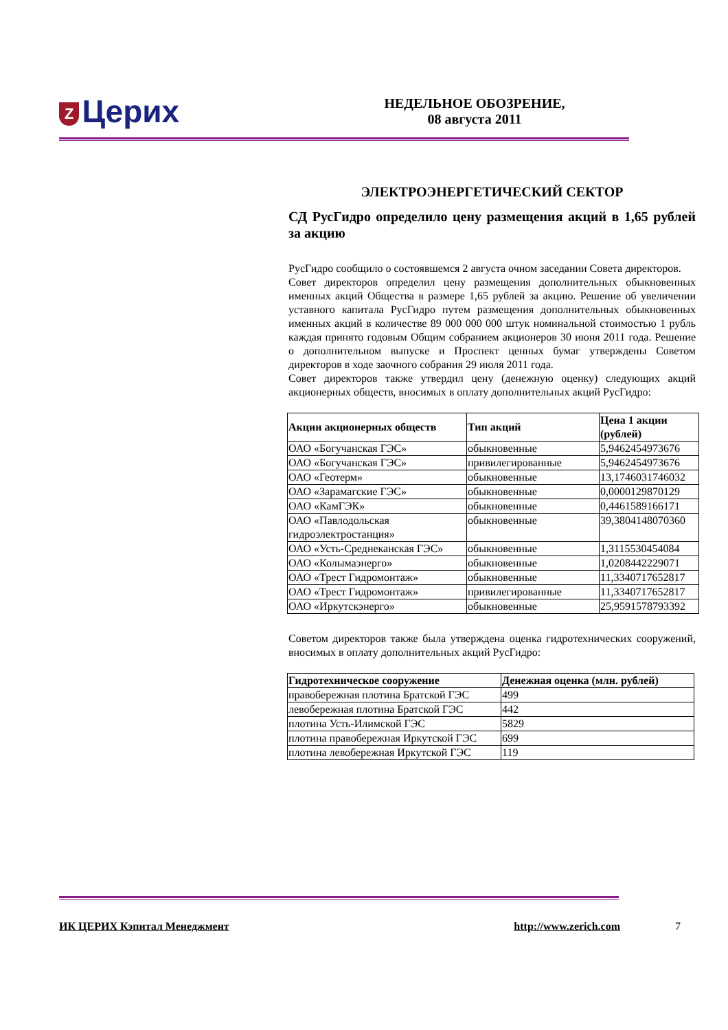Z Церих
НЕДЕЛЬНОЕ ОБОЗРЕНИЕ,
08 августа 2011
ЭЛЕКТРОЭНЕРГЕТИЧЕСКИЙ СЕКТОР
СД РусГидро определило цену размещения акций в 1,65 рублей за акцию
РусГидро сообщило о состоявшемся 2 августа очном заседании Совета директоров.
Совет директоров определил цену размещения дополнительных обыкновенных именных акций Общества в размере 1,65 рублей за акцию. Решение об увеличении уставного капитала РусГидро путем размещения дополнительных обыкновенных именных акций в количестве 89 000 000 000 штук номинальной стоимостью 1 рубль каждая принято годовым Общим собранием акционеров 30 июня 2011 года. Решение о дополнительном выпуске и Проспект ценных бумаг утверждены Советом директоров в ходе заочного собрания 29 июля 2011 года.
Совет директоров также утвердил цену (денежную оценку) следующих акций акционерных обществ, вносимых в оплату дополнительных акций РусГидро:
| Акции акционерных обществ | Тип акций | Цена 1 акции (рублей) |
| --- | --- | --- |
| ОАО «Богучанская ГЭС» | обыкновенные | 5,9462454973676 |
| ОАО «Богучанская ГЭС» | привилегированные | 5,9462454973676 |
| ОАО «Геотерм» | обыкновенные | 13,1746031746032 |
| ОАО «Зарамагские ГЭС» | обыкновенные | 0,0000129870129 |
| ОАО «КамГЭК» | обыкновенные | 0,4461589166171 |
| ОАО «Павлодольская гидроэлектростанция» | обыкновенные | 39,3804148070360 |
| ОАО «Усть-Среднеканская ГЭС» | обыкновенные | 1,3115530454084 |
| ОАО «Колымаэнерго» | обыкновенные | 1,0208442229071 |
| ОАО «Трест Гидромонтаж» | обыкновенные | 11,3340717652817 |
| ОАО «Трест Гидромонтаж» | привилегированные | 11,3340717652817 |
| ОАО «Иркутскэнерго» | обыкновенные | 25,9591578793392 |
Советом директоров также была утверждена оценка гидротехнических сооружений, вносимых в оплату дополнительных акций РусГидро:
| Гидротехническое сооружение | Денежная оценка (млн. рублей) |
| --- | --- |
| правобережная плотина Братской ГЭС | 499 |
| левобережная плотина Братской ГЭС | 442 |
| плотина Усть-Илимской ГЭС | 5829 |
| плотина правобережная Иркутской ГЭС | 699 |
| плотина левобережная Иркутской ГЭС | 119 |
ИК ЦЕРИХ Кэпитал Менеджмент http://www.zerich.com 7